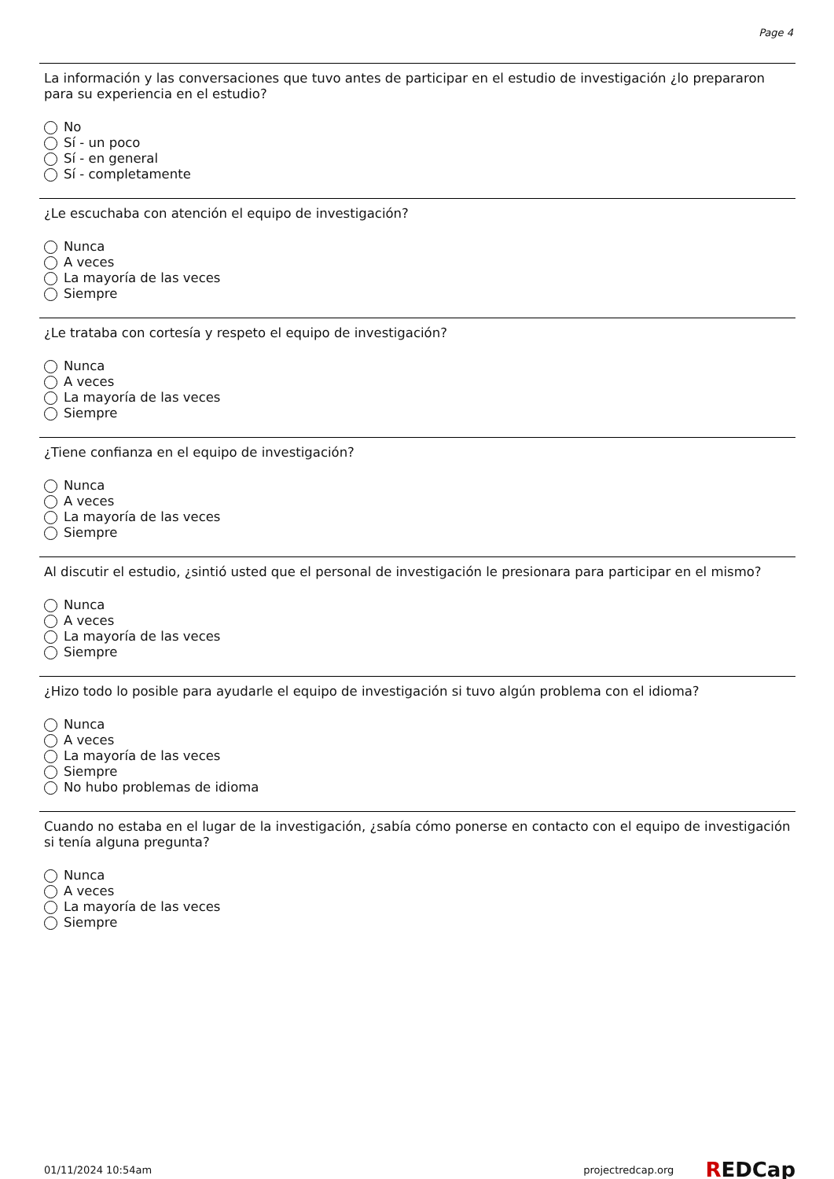Page 4
La información y las conversaciones que tuvo antes de participar en el estudio de investigación ¿lo prepararon para su experiencia en el estudio?
No
Sí - un poco
Sí - en general
Sí - completamente
¿Le escuchaba con atención el equipo de investigación?
Nunca
A veces
La mayoría de las veces
Siempre
¿Le trataba con cortesía y respeto el equipo de investigación?
Nunca
A veces
La mayoría de las veces
Siempre
¿Tiene confianza en el equipo de investigación?
Nunca
A veces
La mayoría de las veces
Siempre
Al discutir el estudio, ¿sintió usted que el personal de investigación le presionara para participar en el mismo?
Nunca
A veces
La mayoría de las veces
Siempre
¿Hizo todo lo posible para ayudarle el equipo de investigación si tuvo algún problema con el idioma?
Nunca
A veces
La mayoría de las veces
Siempre
No hubo problemas de idioma
Cuando no estaba en el lugar de la investigación, ¿sabía cómo ponerse en contacto con el equipo de investigación si tenía alguna pregunta?
Nunca
A veces
La mayoría de las veces
Siempre
01/11/2024 10:54am projectredcap.org REDCap